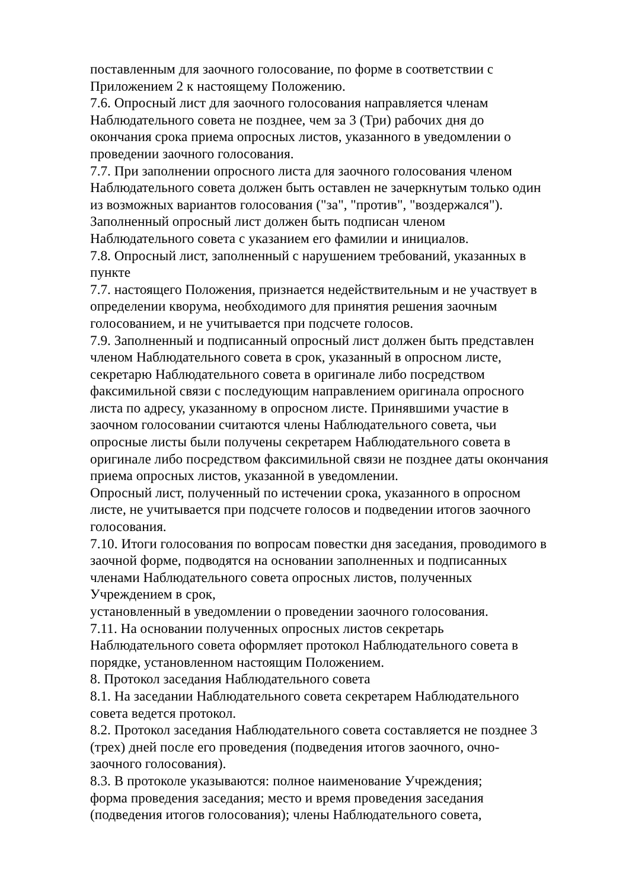поставленным для заочного голосование, по форме в соответствии с
Приложением 2 к настоящему Положению.
7.6. Опросный лист для заочного голосования направляется членам
Наблюдательного совета не позднее, чем за 3 (Три) рабочих дня до
окончания срока приема опросных листов, указанного в уведомлении о
проведении заочного голосования.
7.7. При заполнении опросного листа для заочного голосования членом
Наблюдательного совета должен быть оставлен не зачеркнутым только один
из возможных вариантов голосования ("за", "против", "воздержался").
Заполненный опросный лист должен быть подписан членом
Наблюдательного совета с указанием его фамилии и инициалов.
7.8. Опросный лист, заполненный с нарушением требований, указанных в
пункте
7.7. настоящего Положения, признается недействительным и не участвует в
определении кворума, необходимого для принятия решения заочным
голосованием, и не учитывается при подсчете голосов.
7.9. Заполненный и подписанный опросный лист должен быть представлен
членом Наблюдательного совета в срок, указанный в опросном листе,
секретарю Наблюдательного совета в оригинале либо посредством
факсимильной связи с последующим направлением оригинала опросного
листа по адресу, указанному в опросном листе. Принявшими участие в
заочном голосовании считаются члены Наблюдательного совета, чьи
опросные листы были получены секретарем Наблюдательного совета в
оригинале либо посредством факсимильной связи не позднее даты окончания
приема опросных листов, указанной в уведомлении.
Опросный лист, полученный по истечении срока, указанного в опросном
листе, не учитывается при подсчете голосов и подведении итогов заочного
голосования.
7.10. Итоги голосования по вопросам повестки дня заседания, проводимого в
заочной форме, подводятся на основании заполненных и подписанных
членами Наблюдательного совета опросных листов, полученных
Учреждением в срок,
установленный в уведомлении о проведении заочного голосования.
7.11. На основании полученных опросных листов секретарь
Наблюдательного совета оформляет протокол Наблюдательного совета в
порядке, установленном настоящим Положением.
8. Протокол заседания Наблюдательного совета
8.1. На заседании Наблюдательного совета секретарем Наблюдательного
совета ведется протокол.
8.2. Протокол заседания Наблюдательного совета составляется не позднее 3
(трех) дней после его проведения (подведения итогов заочного, очно-
заочного голосования).
8.3. В протоколе указываются: полное наименование Учреждения;
форма проведения заседания; место и время проведения заседания
(подведения итогов голосования); члены Наблюдательного совета,